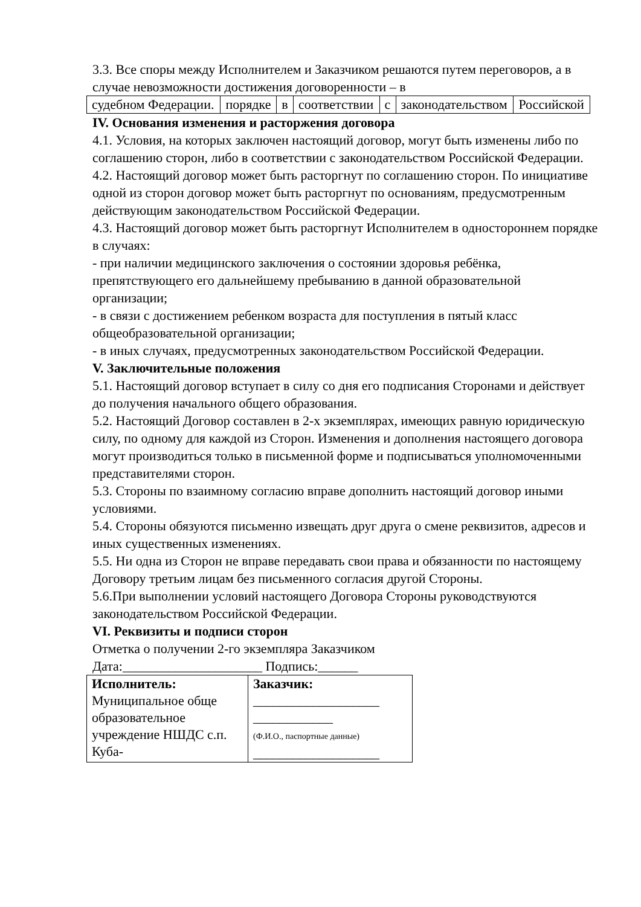3.3. Все споры между Исполнителем и Заказчиком решаются путем переговоров, а в случае невозможности достижения договоренности – в
| судебном Федерации. | порядке | в | соответствии | с | законодательством | Российской |
IV. Основания изменения и расторжения договора
4.1. Условия, на которых заключен настоящий договор, могут быть изменены либо по соглашению сторон, либо в соответствии с законодательством Российской Федерации.
4.2. Настоящий договор может быть расторгнут по соглашению сторон. По инициативе одной из сторон договор может быть расторгнут по основаниям, предусмотренным действующим законодательством Российской Федерации.
4.3. Настоящий договор может быть расторгнут Исполнителем в одностороннем порядке в случаях:
- при наличии медицинского заключения о состоянии здоровья ребёнка, препятствующего его дальнейшему пребыванию в данной образовательной организации;
- в связи с достижением ребенком возраста для поступления в пятый класс общеобразовательной организации;
- в иных случаях, предусмотренных законодательством Российской Федерации.
V. Заключительные положения
5.1. Настоящий договор вступает в силу со дня его подписания Сторонами и действует до получения начального общего образования.
5.2. Настоящий Договор составлен в 2-х экземплярах, имеющих равную юридическую силу, по одному для каждой из Сторон. Изменения и дополнения настоящего договора могут производиться только в письменной форме и подписываться уполномоченными представителями сторон.
5.3. Стороны по взаимному согласию вправе дополнить настоящий договор иными условиями.
5.4. Стороны обязуются письменно извещать друг друга о смене реквизитов, адресов и иных существенных изменениях.
5.5. Ни одна из Сторон не вправе передавать свои права и обязанности по настоящему Договору третьим лицам без письменного согласия другой Стороны.
5.6.При выполнении условий настоящего Договора Стороны руководствуются законодательством Российской Федерации.
VI. Реквизиты и подписи сторон
Отметка о получении 2-го экземпляра Заказчиком
Дата:_____________________ Подпись:______
| Исполнитель: Муниципальное обще образовательное учреждение НШДС с.п. Куба- | Заказчик: ___________________ ____________ (Ф.И.О., паспортные данные) ___________________ |